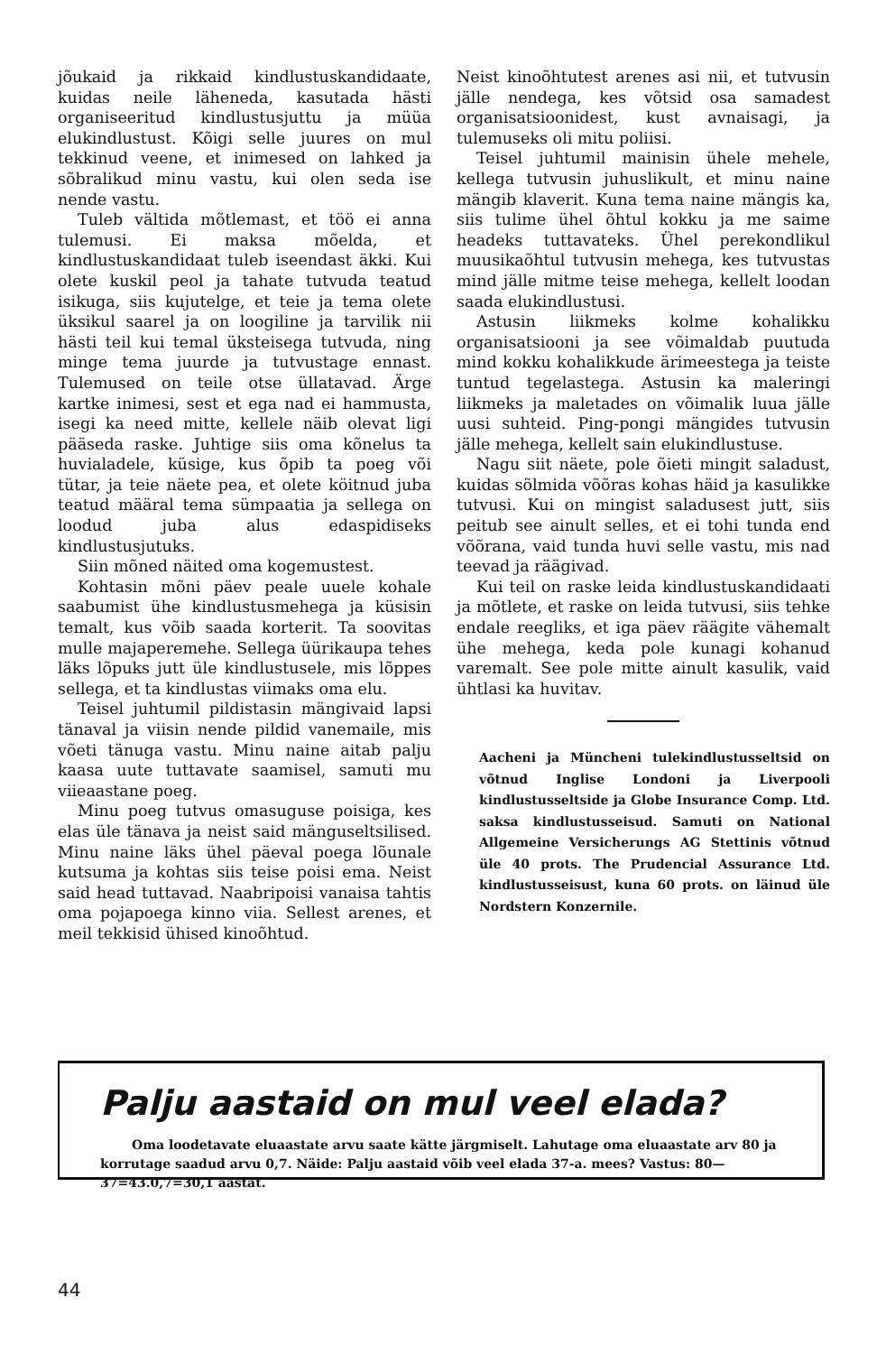jõukaid ja rikkaid kindlustuskandidaate, kuidas neile läheneda, kasutada hästi organiseeritud kindlustusjuttu ja müüa elukindlustust. Kõigi selle juures on mul tekkinud veene, et inimesed on lahked ja sõbralikud minu vastu, kui olen seda ise nende vastu.
Tuleb vältida mõtlemast, et töö ei anna tulemusi. Ei maksa mõelda, et kindlustuskandidaat tuleb iseendast äkki. Kui olete kuskil peol ja tahate tutvuda teatud isikuga, siis kujutelge, et teie ja tema olete üksikul saarel ja on loogiline ja tarvilik nii hästi teil kui temal üksteisega tutvuda, ning minge tema juurde ja tutvustage ennast. Tulemused on teile otse üllatavad. Ärge kartke inimesi, sest et ega nad ei hammusta, isegi ka need mitte, kellele näib olevat ligi pääseda raske. Juhtige siis oma kõnelus ta huvialadele, küsige, kus õpib ta poeg või tütar, ja teie näete pea, et olete köitnud juba teatud määral tema sümpaatia ja sellega on loodud juba alus edaspidiseks kindlustusjutuks.
Siin mõned näited oma kogemustest.
Kohtasin mõni päev peale uuele kohale saabumist ühe kindlustusmehega ja küsisin temalt, kus võib saada korterit. Ta soovitas mulle majaperemehe. Sellega üürikaupa tehes läks lõpuks jutt üle kindlustusele, mis lõppes sellega, et ta kindlustas viimaks oma elu.
Teisel juhtumil pildistasin mängivaid lapsi tänaval ja viisin nende pildid vanemaile, mis võeti tänuga vastu. Minu naine aitab palju kaasa uute tuttavate saamisel, samuti mu viieaastane poeg.
Minu poeg tutvus omasuguse poisiga, kes elas üle tänava ja neist said mänguseltsilised. Minu naine läks ühel päeval poega lõunale kutsuma ja kohtas siis teise poisi ema. Neist said head tuttavad. Naabripoisi vanaisa tahtis oma pojapoega kinno viia. Sellest arenes, et meil tekkisid ühised kinoõhtud.
Neist kinoõhtutest arenes asi nii, et tutvusin jälle nendega, kes võtsid osa samadest organisatsioonidest, kust avnaisagi, ja tulemuseks oli mitu poliisi.
Teisel juhtumil mainisin ühele mehele, kellega tutvusin juhuslikult, et minu naine mängib klaverit. Kuna tema naine mängis ka, siis tulime ühel õhtul kokku ja me saime headeks tuttavateks. Ühel perekondlikul muusikaõhtul tutvusin mehega, kes tutvustas mind jälle mitme teise mehega, kellelt loodan saada elukindlustusi.
Astusin liikmeks kolme kohalikku organisatsiooni ja see võimaldab puutuda mind kokku kohalikkude ärimeestega ja teiste tuntud tegelastega. Astusin ka maleringi liikmeks ja maletades on võimalik luua jälle uusi suhteid. Ping-pongi mängides tutvusin jälle mehega, kellelt sain elukindlustuse.
Nagu siit näete, pole õieti mingit saladust, kuidas sõlmida võõras kohas häid ja kasulikke tutvusi. Kui on mingist saladusest jutt, siis peitub see ainult selles, et ei tohi tunda end võõrana, vaid tunda huvi selle vastu, mis nad teevad ja räägivad.
Kui teil on raske leida kindlustuskandidaati ja mõtlete, et raske on leida tutvusi, siis tehke endale reegliks, et iga päev räägite vähemalt ühe mehega, keda pole kunagi kohanud varemalt. See pole mitte ainult kasulik, vaid ühtlasi ka huvitav.
Aacheni ja Müncheni tulekindlustusseltsid on võtnud Inglise Londoni ja Liverpooli kindlustusseltside ja Globe Insurance Comp. Ltd. saksa kindlustusseisud. Samuti on National Allgemeine Versicherungs AG Stettinis võtnud üle 40 prots. The Prudencial Assurance Ltd. kindlustusseisust, kuna 60 prots. on läinud üle Nordstern Konzernile.
Palju aastaid on mul veel elada?
Oma loodetavate eluaastate arvu saate kätte järgmiselt. Lahutage oma eluaastate arv 80 ja korrutage saadud arvu 0,7. Näide: Palju aastaid võib veel elada 37-a. mees? Vastus: 80—37=43.0,7=30,1 aastat.
44